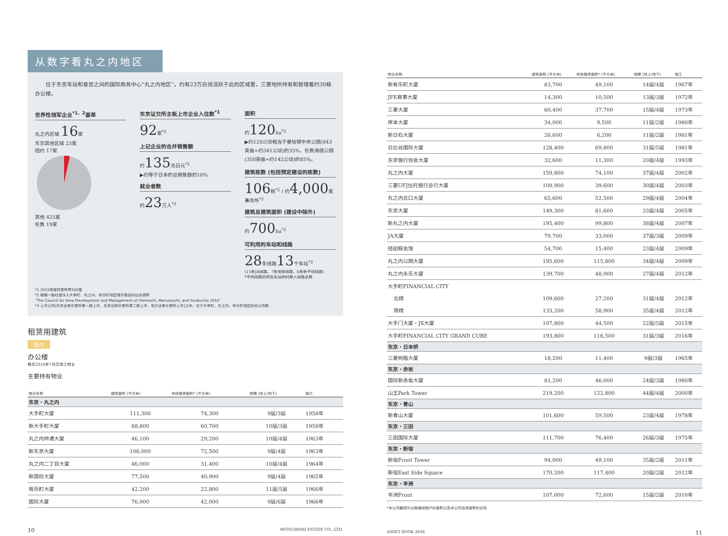从数字看丸之内地区
　　位于东京车站和皇宫之间的国际商务中心“丸之内地区”。约有23万白领活跃于此的区域里，三菱地所持有和管理着约30栋办公楼。
世界性领军企业<sup>*1、2</sup>荟萃
丸之内区域 16家
东京其他区域 23家
纽约 17家
其他 425家
伦敦 19家
东京证交所主板上市企业入住数<sup>*1</sup>
92家<sup>*2</sup>
上记企业的合并销售额
约135兆日元<sup>*2</sup>
▶约等于日本的总销售额的10%
就业者数
约23万人<sup>*2</sup>
面积
约120ha<sup>*2</sup>
▶约120公顷相当于曼哈顿中央公园(843英亩=约341公顷)的35%、伦敦海德公园(350英亩=约142公顷)的85%。
建筑栋数 (包括预定建设的栋数)
106栋<sup>*2</sup> / 约4,000家事务所<sup>*2</sup>
建筑总建筑面积 (建设中除外)
约700ha<sup>*2</sup>
可利用的车站和线路
28条线路13个车站<sup>*2</sup>
(15条JR线路、7条地铁线路、6条新干线线路)
*不同线路的同名车站同时算入线路总数
*1 2015年度财富世界500强
*2 根据一般社团法人大手町、丸之内、有乐町地区城市建设协议会调研
“The Council for Area Development and Management of Otemachi, Marunouchi, and Yurakucho 2016”
*3 上市公司(东京证券交易所第一部上市、东京证券交易所第二部上市、地方证券交易所上市)之中，位于大手町、丸之内、有乐町地区的总公司数
租赁用建筑
国内
办公楼
截至2016年7月已竣工物业
主要持有物业
| 物业名称 | 建筑面积 (平方米) | 有效租赁面积* (平方米) | 规模 (地上/地下) | 竣工 |
| --- | --- | --- | --- | --- |
| 东京・丸之内 | | | | |
| 大手町大厦 | 111,300 | 74,300 | 9层/3层 | 1958年 |
| 新大手町大厦 | 88,800 | 60,700 | 10层/3层 | 1958年 |
| 丸之内仲通大厦 | 46,100 | 29,200 | 10层/4层 | 1963年 |
| 新东京大厦 | 106,000 | 72,500 | 9层/4层 | 1963年 |
| 丸之内二丁目大厦 | 46,000 | 31,400 | 10层/4层 | 1964年 |
| 新国际大厦 | 77,500 | 40,900 | 9层/4层 | 1965年 |
| 有乐町大厦 | 42,200 | 22,800 | 11层/5层 | 1966年 |
| 国际大厦 | 76,900 | 42,000 | 9层/6层 | 1966年 |
10 MITSUBISHI ESTATE CO., LTD.
| 物业名称 | 建筑面积 (平方米) | 有效租赁面积* (平方米) | 规模 (地上/地下) | 竣工 |
| --- | --- | --- | --- | --- |
| 新有乐町大厦 | 83,700 | 49,100 | 14层/4层 | 1967年 |
| JFE商事大厦 | 14,300 | 10,500 | 13层/3层 | 1972年 |
| 三菱大厦 | 60,400 | 37,700 | 15层/4层 | 1973年 |
| 岸本大厦 | 34,000 | 9,500 | 11层/2层 | 1980年 |
| 新日石大厦 | 26,600 | 6,200 | 11层/2层 | 1981年 |
| 日比谷国际大厦 | 128,400 | 69,800 | 31层/5层 | 1981年 |
| 东京银行协会大厦 | 32,600 | 11,300 | 20层/4层 | 1993年 |
| 丸之内大厦 | 159,800 | 74,100 | 37层/4层 | 2002年 |
| 三菱UFJ信托银行总行大厦 | 109,900 | 39,600 | 30层/4层 | 2003年 |
| 丸之内北口大厦 | 65,600 | 52,500 | 29层/4层 | 2004年 |
| 东京大厦 | 149,300 | 81,600 | 33层/4层 | 2005年 |
| 新丸之内大厦 | 195,400 | 99,800 | 38层/4层 | 2007年 |
| JA大厦 | 79,700 | 33,000 | 37层/3层 | 2009年 |
| 经团联会馆 | 54,700 | 15,400 | 23层/4层 | 2009年 |
| 丸之内公园大厦 | 195,600 | 115,800 | 34层/4层 | 2009年 |
| 丸之内永乐大厦 | 139,700 | 48,900 | 27层/4层 | 2012年 |
| 大手町FINANCIAL CITY | | | | |
| 北楼 | 109,600 | 27,200 | 31层/4层 | 2012年 |
| 南楼 | 133,200 | 58,900 | 35层/4层 | 2012年 |
| 大手门大厦・JX大厦 | 107,800 | 44,500 | 22层/5层 | 2015年 |
| 大手町FINANCIAL CITY GRAND CUBE | 193,800 | 116,500 | 31层/3层 | 2016年 |
| 东京・日本桥 | | | | |
| 三菱树脂大厦 | 18,200 | 11,400 | 9层/3层 | 1965年 |
| 东京・赤坂 | | | | |
| 国际新赤坂大厦 | 81,200 | 46,000 | 24层/3层 | 1980年 |
| 山王Park Tower | 219,200 | 122,800 | 44层/4层 | 2000年 |
| 东京・青山 | | | | |
| 新青山大厦 | 101,600 | 59,500 | 23层/4层 | 1978年 |
| 东京・三田 | | | | |
| 三田国际大厦 | 111,700 | 76,400 | 26层/3层 | 1975年 |
| 东京・新宿 | | | | |
| 新宿Front Tower | 94,000 | 49,100 | 35层/2层 | 2011年 |
| 新宿East Side Square | 170,200 | 117,400 | 20层/2层 | 2012年 |
| 东京・丰洲 | | | | |
| 丰洲Front | 107,000 | 72,600 | 15层/2层 | 2010年 |
*本公司集团可以租借给租户的面积以及本公司自用面积的总和
ASSET BOOK 2016 11